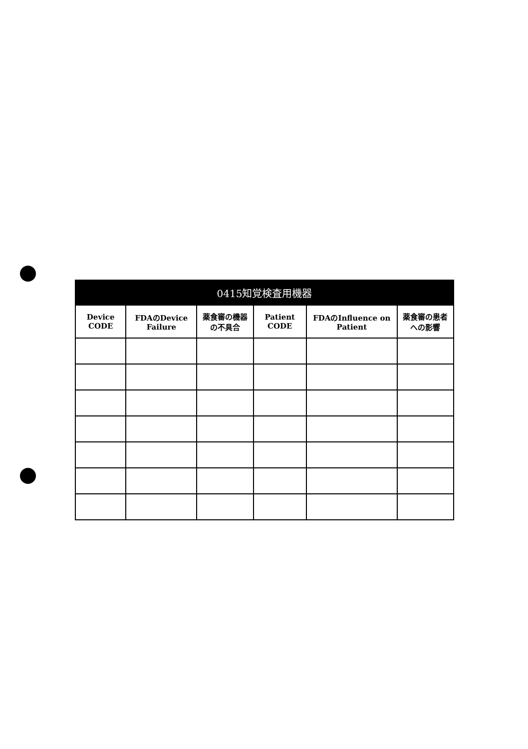| 0415知覚検査用機器 | | | | | |
| --- | --- | --- | --- | --- | --- |
| Device CODE | FDAのDevice Failure | 薬食審の機器の不具合 | Patient CODE | FDAのInfluence on Patient | 薬食審の患者への影響 |